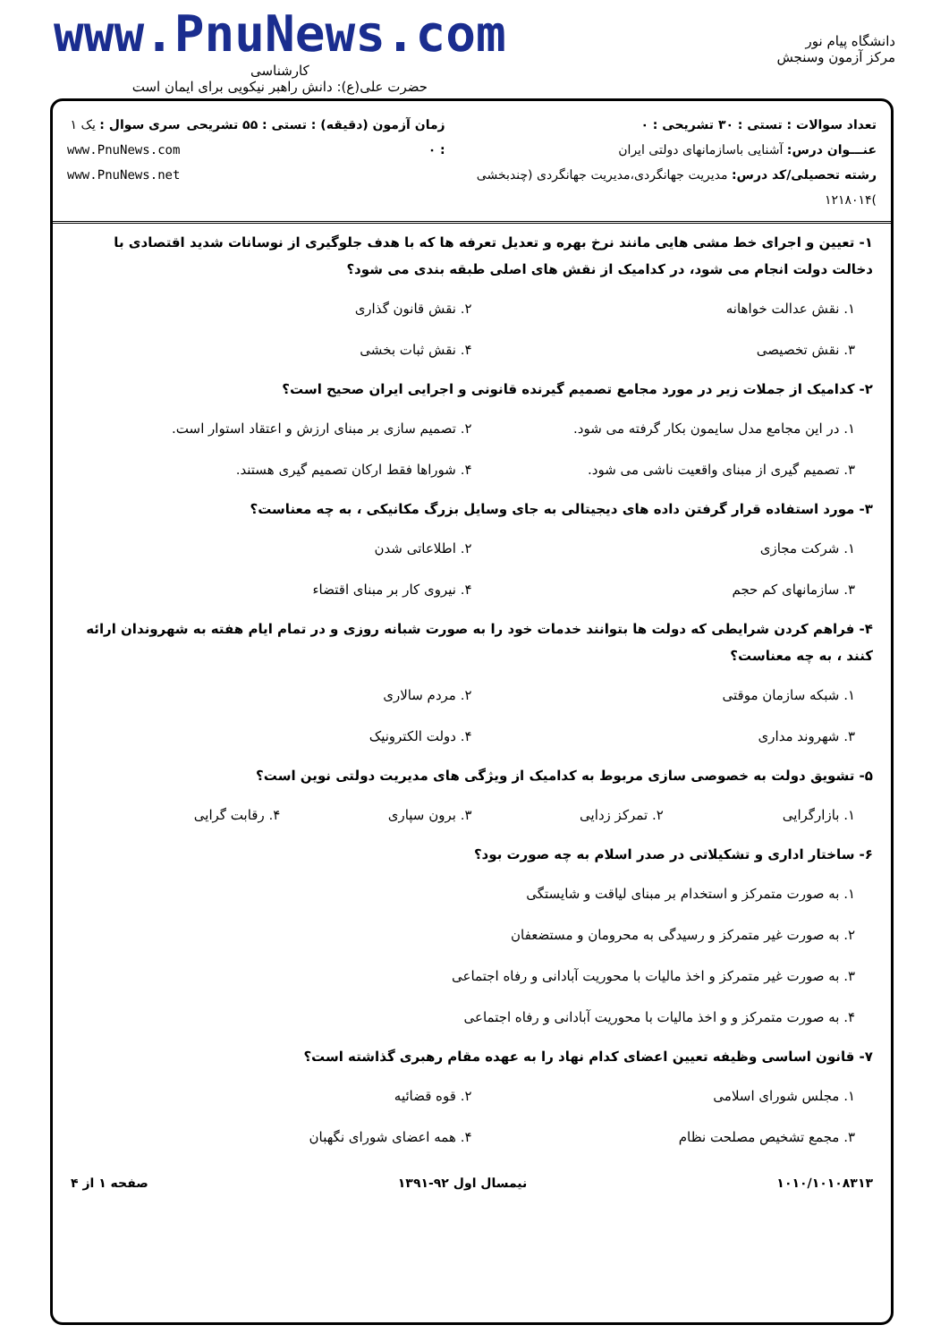دانشگاه پیام نور
مرکز آزمون وسنجش
www.PnuNews.com
کارشناسی
حضرت علی(ع): دانش راهبر نیکویی برای ایمان است
تعداد سوالات : تستی : ۳۰ تشریحی : ۰
عنـــوان درس: آشنایی باسازمانهای دولتی ایران
رشته تحصیلی/کد درس: مدیریت جهانگردی،مدیریت جهانگردی (چندبخشی )۱۲۱۸۰۱۴
زمان آزمون (دقیقه) : تستی : ۵۵ تشریحی : ۰
سری سوال : یک ۱
www.PnuNews.com
www.PnuNews.net
۱- تعیین و اجرای خط مشی هایی مانند نرخ بهره و تعدیل تعرفه ها که با هدف جلوگیری از نوسانات شدید اقتصادی با دخالت دولت انجام می شود، در کدامیک از نقش های اصلی طبقه بندی می شود؟
۱. نقش عدالت خواهانه
۲. نقش قانون گذاری
۳. نقش تخصیصی
۴. نقش ثبات بخشی
۲- کدامیک از جملات زیر در مورد مجامع تصمیم گیرنده قانونی و اجرایی ایران صحیح است؟
۱. در این مجامع مدل سایمون بکار گرفته می شود.
۲. تصمیم سازی بر مبنای ارزش و اعتقاد استوار است.
۳. تصمیم گیری از مبنای واقعیت ناشی می شود.
۴. شوراها فقط ارکان تصمیم گیری هستند.
۳- مورد استفاده قرار گرفتن داده های دیجیتالی به جای وسایل بزرگ مکانیکی ، به چه معناست؟
۱. شرکت مجازی
۲. اطلاعاتی شدن
۳. سازمانهای کم حجم
۴. نیروی کار بر مبنای اقتضاء
۴- فراهم کردن شرایطی که دولت ها بتوانند خدمات خود را به صورت شبانه روزی و در تمام ایام هفته به شهروندان ارائه کنند ، به چه معناست؟
۱. شبکه سازمان موقتی
۲. مردم سالاری
۳. شهروند مداری
۴. دولت الکترونیک
۵- تشویق دولت به خصوصی سازی مربوط به کدامیک از ویژگی های مدیریت دولتی نوین است؟
۱. بازارگرایی
۲. تمرکز زدایی
۳. برون سپاری
۴. رقابت گرایی
۶- ساختار اداری و تشکیلاتی در صدر اسلام به چه صورت بود؟
۱. به صورت متمرکز و استخدام بر مبنای لیاقت و شایستگی
۲. به صورت غیر متمرکز و رسیدگی به محرومان و مستضعفان
۳. به صورت غیر متمرکز و اخذ مالیات با محوریت آبادانی و رفاه اجتماعی
۴. به صورت متمرکز و و اخذ مالیات با محوریت آبادانی و رفاه اجتماعی
۷- قانون اساسی وظیفه تعیین اعضای کدام نهاد را به عهده مقام رهبری گذاشته است؟
۱. مجلس شورای اسلامی
۲. قوه قضائیه
۳. مجمع تشخیص مصلحت نظام
۴. همه اعضای شورای نگهبان
۱۰۱۰/۱۰۱۰۸۳۱۳ نیمسال اول ۹۲-۱۳۹۱ صفحه ۱ از ۴